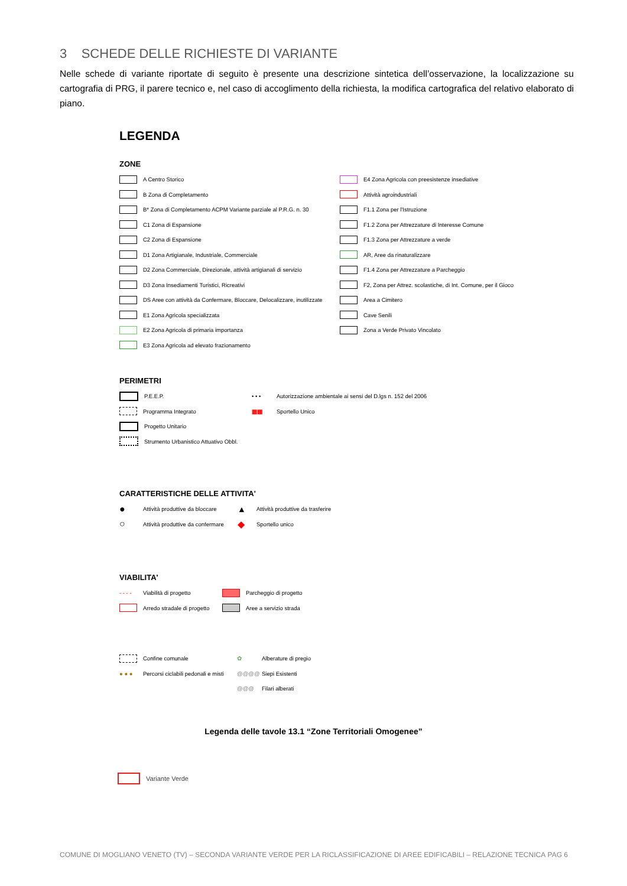3 SCHEDE DELLE RICHIESTE DI VARIANTE
Nelle schede di variante riportate di seguito è presente una descrizione sintetica dell’osservazione, la localizzazione su cartografia di PRG, il parere tecnico e, nel caso di accoglimento della richiesta, la modifica cartografica del relativo elaborato di piano.
LEGENDA
ZONE
A Centro Storico
B Zona di Completamento
B* Zona di Completamento ACPM Variante parziale al P.R.G. n. 30
C1 Zona di Espansione
C2 Zona di Espansione
D1 Zona Artigianale, Industriale, Commerciale
D2 Zona Commerciale, Direzionale, attività artigianali di servizio
D3 Zona Insediamenti Turistici, Ricreativi
DS Aree con attività da Confermare, Bloccare, Delocalizzare, inutilizzate
E1 Zona Agricola specializzata
E2 Zona Agricola di primaria importanza
E3 Zona Agricola ad elevato frazionamento
E4 Zona Agricola con preesistenze insediative
Attività agroindustriali
F1.1 Zona per l'Istruzione
F1.2 Zona per Attrezzature di Interesse Comune
F1.3 Zona per Attrezzature a verde
AR, Aree da rinaturalizzare
F1.4 Zona per Attrezzature a Parcheggio
F2, Zona per Attrez. scolastiche, di Int. Comune, per il Gioco
Area a Cimitero
Cave Senili
Zona a Verde Privato Vincolato
PERIMETRI
P.E.E.P.
Programma Integrato
Progetto Unitario
Strumento Urbanistico Attuativo Obbl.
• • • Autorizzazione ambientale ai sensi del D.lgs n. 152 del 2006
▦▦ Sportello Unico
CARATTERISTICHE DELLE ATTIVITA'
● Attività produttive da bloccare
○ Attività produttive da confermare
▲ Attività produttive da trasferire
◆ Sportello unico
VIABILITA'
- - - - Viabilità di progetto
Arredo stradale di progetto
Parcheggio di progetto
Aree a servizio strada
Confine comunale
● ● ● Percorsi ciclabili pedonali e misti
✿ Alberature di pregio
@@@@ Siepi Esistenti
@@@ Filari alberati
Legenda delle tavole 13.1 “Zone Territoriali Omogenee”
Variante Verde
COMUNE DI MOGLIANO VENETO (TV) – SECONDA VARIANTE VERDE PER LA RICLASSIFICAZIONE DI AREE EDIFICABILI – RELAZIONE TECNICA PAG 6